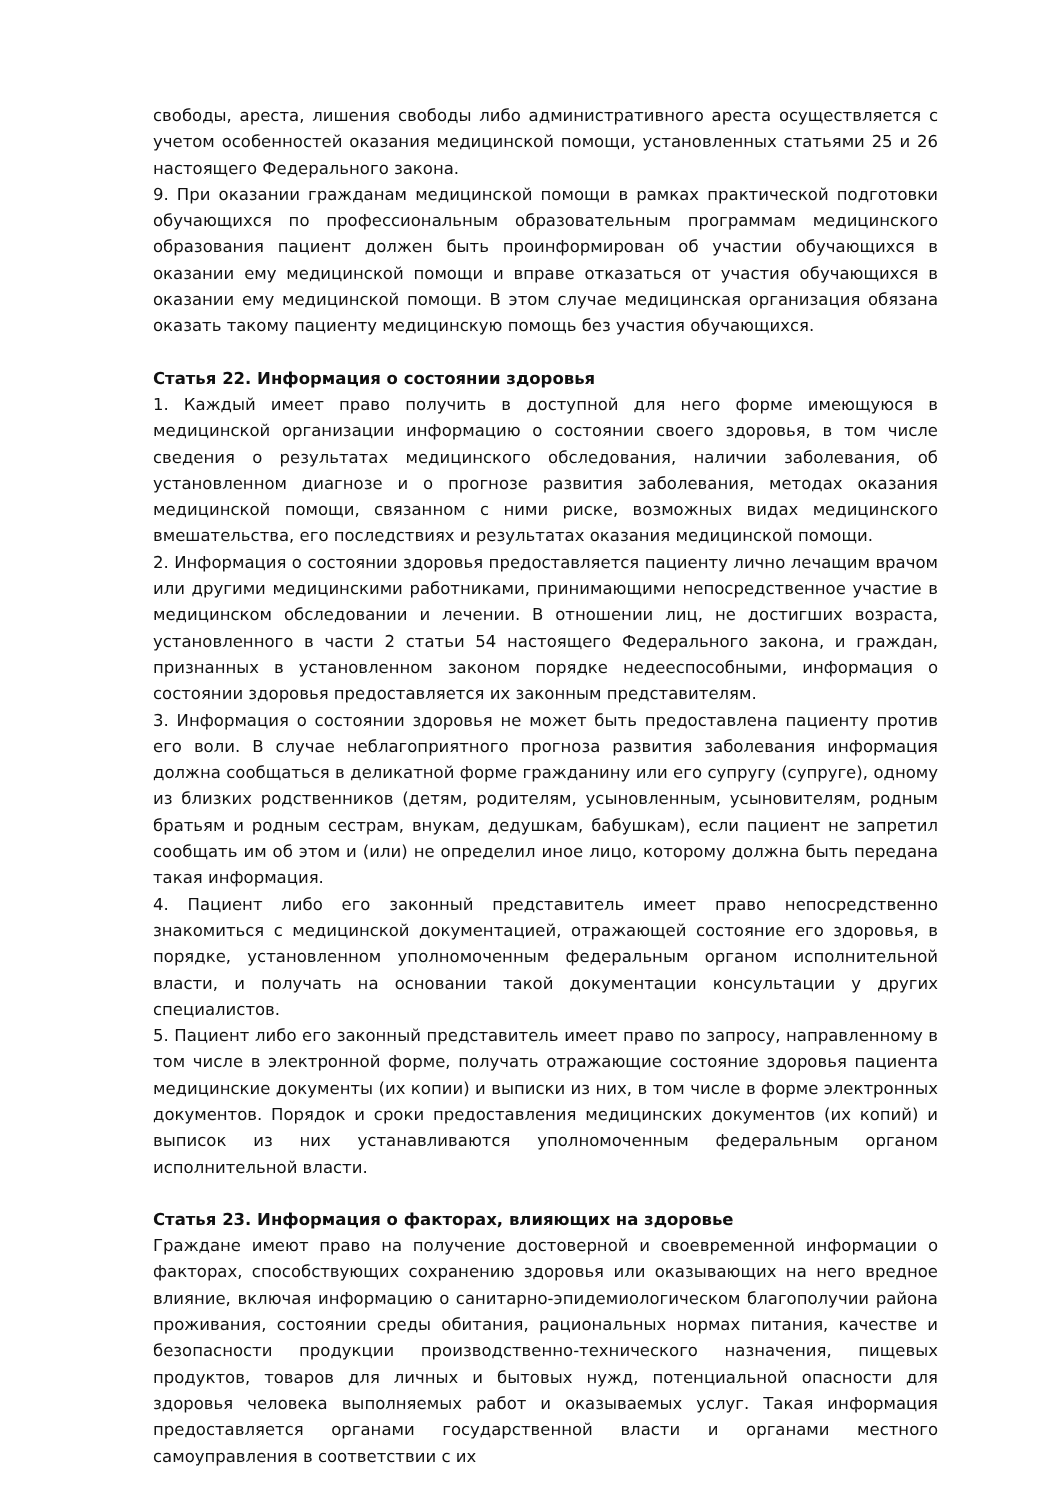свободы, ареста, лишения свободы либо административного ареста осуществляется с учетом особенностей оказания медицинской помощи, установленных статьями 25 и 26 настоящего Федерального закона.
9. При оказании гражданам медицинской помощи в рамках практической подготовки обучающихся по профессиональным образовательным программам медицинского образования пациент должен быть проинформирован об участии обучающихся в оказании ему медицинской помощи и вправе отказаться от участия обучающихся в оказании ему медицинской помощи. В этом случае медицинская организация обязана оказать такому пациенту медицинскую помощь без участия обучающихся.
Статья 22. Информация о состоянии здоровья
1. Каждый имеет право получить в доступной для него форме имеющуюся в медицинской организации информацию о состоянии своего здоровья, в том числе сведения о результатах медицинского обследования, наличии заболевания, об установленном диагнозе и о прогнозе развития заболевания, методах оказания медицинской помощи, связанном с ними риске, возможных видах медицинского вмешательства, его последствиях и результатах оказания медицинской помощи.
2. Информация о состоянии здоровья предоставляется пациенту лично лечащим врачом или другими медицинскими работниками, принимающими непосредственное участие в медицинском обследовании и лечении. В отношении лиц, не достигших возраста, установленного в части 2 статьи 54 настоящего Федерального закона, и граждан, признанных в установленном законом порядке недееспособными, информация о состоянии здоровья предоставляется их законным представителям.
3. Информация о состоянии здоровья не может быть предоставлена пациенту против его воли. В случае неблагоприятного прогноза развития заболевания информация должна сообщаться в деликатной форме гражданину или его супругу (супруге), одному из близких родственников (детям, родителям, усыновленным, усыновителям, родным братьям и родным сестрам, внукам, дедушкам, бабушкам), если пациент не запретил сообщать им об этом и (или) не определил иное лицо, которому должна быть передана такая информация.
4. Пациент либо его законный представитель имеет право непосредственно знакомиться с медицинской документацией, отражающей состояние его здоровья, в порядке, установленном уполномоченным федеральным органом исполнительной власти, и получать на основании такой документации консультации у других специалистов.
5. Пациент либо его законный представитель имеет право по запросу, направленному в том числе в электронной форме, получать отражающие состояние здоровья пациента медицинские документы (их копии) и выписки из них, в том числе в форме электронных документов. Порядок и сроки предоставления медицинских документов (их копий) и выписок из них устанавливаются уполномоченным федеральным органом исполнительной власти.
Статья 23. Информация о факторах, влияющих на здоровье
Граждане имеют право на получение достоверной и своевременной информации о факторах, способствующих сохранению здоровья или оказывающих на него вредное влияние, включая информацию о санитарно-эпидемиологическом благополучии района проживания, состоянии среды обитания, рациональных нормах питания, качестве и безопасности продукции производственно-технического назначения, пищевых продуктов, товаров для личных и бытовых нужд, потенциальной опасности для здоровья человека выполняемых работ и оказываемых услуг. Такая информация предоставляется органами государственной власти и органами местного самоуправления в соответствии с их